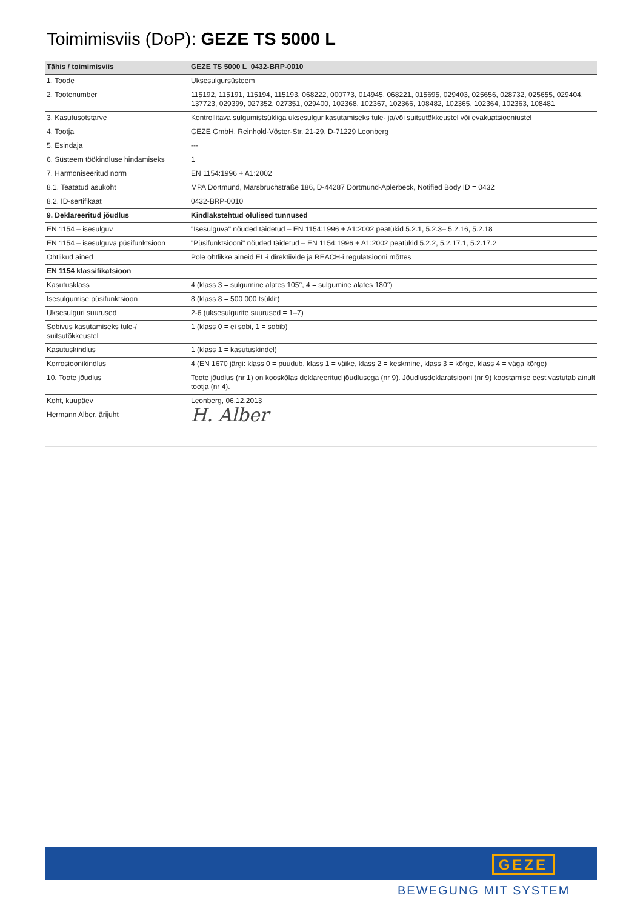Toimimisviis (DoP): GEZE TS 5000 L
| Tähis / toimimisviis | GEZE TS 5000 L_0432-BRP-0010 |
| --- | --- |
| 1. Toode | Uksesulgursüsteem |
| 2. Tootenumber | 115192, 115191, 115194, 115193, 068222, 000773, 014945, 068221, 015695, 029403, 025656, 028732, 025655, 029404, 137723, 029399, 027352, 027351, 029400, 102368, 102367, 102366, 108482, 102365, 102364, 102363, 108481 |
| 3. Kasutusotstarve | Kontrollitava sulgumistsükliga uksesulgur kasutamiseks tule- ja/või suitsutõkkeustel või evakuatsiooniustel |
| 4. Tootja | GEZE GmbH, Reinhold-Vöster-Str. 21-29, D-71229 Leonberg |
| 5. Esindaja | --- |
| 6. Süsteem töökindluse hindamiseks | 1 |
| 7. Harmoniseeritud norm | EN 1154:1996 + A1:2002 |
| 8.1. Teatatud asukoht | MPA Dortmund, Marsbruchstraße 186, D-44287 Dortmund-Aplerbeck, Notified Body ID = 0432 |
| 8.2. ID-sertifikaat | 0432-BRP-0010 |
| 9. Deklareeritud jõudlus | Kindlakstehtud olulised tunnused |
| EN 1154 – isesulguv | "Isesulguva" nõuded täidetud – EN 1154:1996 + A1:2002 peatükid 5.2.1, 5.2.3– 5.2.16, 5.2.18 |
| EN 1154 – isesulguva püsifunktsioon | "Püsifunktsiooni" nõuded täidetud – EN 1154:1996 + A1:2002 peatükid 5.2.2, 5.2.17.1, 5.2.17.2 |
| Ohtlikud ained | Pole ohtlikke aineid EL-i direktiivide ja REACH-i regulatsiooni mõttes |
| EN 1154 klassifikatsioon | |
| Kasutusklass | 4 (klass 3 = sulgumine alates 105°, 4 = sulgumine alates 180°) |
| Isesulgumise püsifunktsioon | 8 (klass 8 = 500 000 tsüklit) |
| Uksesulguri suurused | 2-6 (uksesulgurite suurused = 1–7) |
| Sobivus kasutamiseks tule-/ suitsutõkkeustel | 1 (klass 0 = ei sobi, 1 = sobib) |
| Kasutuskindlus | 1 (klass 1 = kasutuskindel) |
| Korrosioonikindlus | 4 (EN 1670 järgi: klass 0 = puudub, klass 1 = väike, klass 2 = keskmine, klass 3 = kõrge, klass 4 = väga kõrge) |
| 10. Toote jõudlus | Toote jõudlus (nr 1) on kooskõlas deklareeritud jõudlusega (nr 9). Jõudlusdeklaratsiooni (nr 9) koostamise eest vastutab ainult tootja (nr 4). |
| Koht, kuupäev | Leonberg, 06.12.2013 |
| Hermann Alber, ärijuht | H. Alber |
GEZE
BEWEGUNG MIT SYSTEM